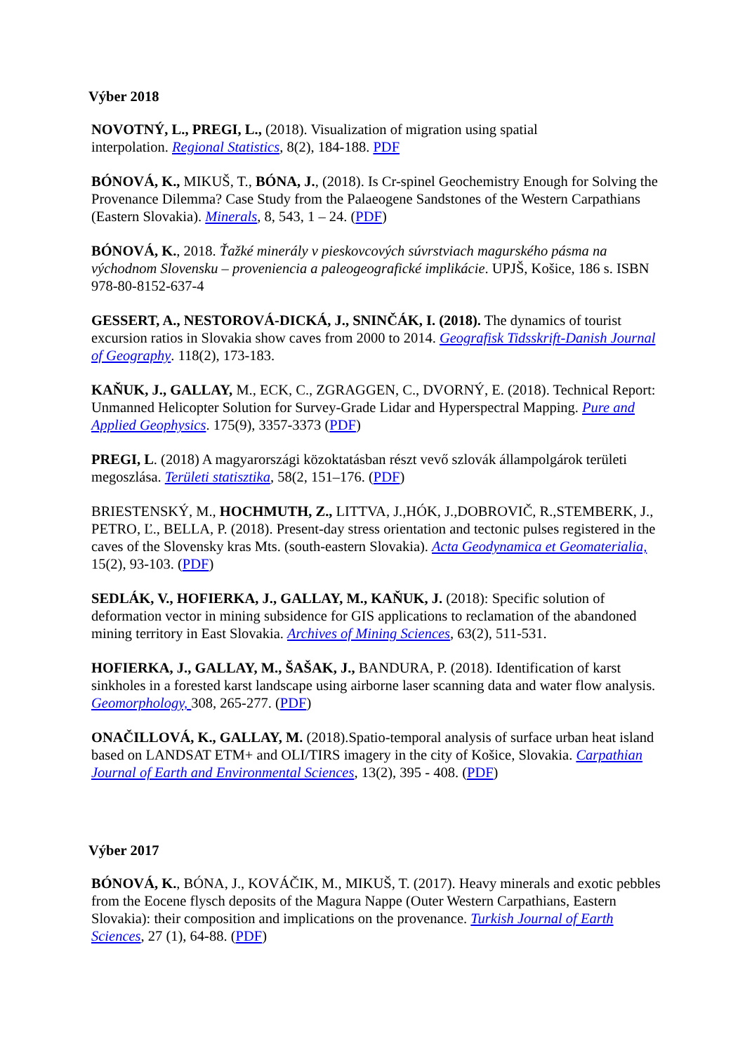Výber 2018
NOVOTNÝ, L., PREGI, L., (2018). Visualization of migration using spatial
interpolation. Regional Statistics, 8(2), 184-188. PDF
BÓNOVÁ, K., MIKUŠ, T., BÓNA, J., (2018). Is Cr-spinel Geochemistry Enough for Solving the Provenance Dilemma? Case Study from the Palaeogene Sandstones of the Western Carpathians (Eastern Slovakia). Minerals, 8, 543, 1 – 24. (PDF)
BÓNOVÁ, K., 2018. Ťažké minerály v pieskovcových súvrstviach magurského pásma na východnom Slovensku – proveniencia a paleogeografické implikácie. UPJŠ, Košice, 186 s. ISBN 978-80-8152-637-4
GESSERT, A., NESTOROVÁ-DICKÁ, J., SNINČÁK, I. (2018). The dynamics of tourist excursion ratios in Slovakia show caves from 2000 to 2014. Geografisk Tidsskrift-Danish Journal of Geography. 118(2), 173-183.
KAŇUK, J., GALLAY, M., ECK, C., ZGRAGGEN, C., DVORNÝ, E. (2018). Technical Report: Unmanned Helicopter Solution for Survey-Grade Lidar and Hyperspectral Mapping. Pure and Applied Geophysics. 175(9), 3357-3373 (PDF)
PREGI, L. (2018) A magyarországi közoktatásban részt vevő szlovák állampolgárok területi megoszlása. Területi statisztika, 58(2, 151–176. (PDF)
BRIESTENSKÝ, M., HOCHMUTH, Z., LITTVA, J.,HÓK, J.,DOBROVIČ, R.,STEMBERK, J., PETRO, Ľ., BELLA, P. (2018). Present-day stress orientation and tectonic pulses registered in the caves of the Slovensky kras Mts. (south-eastern Slovakia). Acta Geodynamica et Geomaterialia, 15(2), 93-103. (PDF)
SEDLÁK, V., HOFIERKA, J., GALLAY, M., KAŇUK, J. (2018): Specific solution of deformation vector in mining subsidence for GIS applications to reclamation of the abandoned mining territory in East Slovakia. Archives of Mining Sciences, 63(2), 511-531.
HOFIERKA, J., GALLAY, M., ŠAŠAK, J., BANDURA, P. (2018). Identification of karst sinkholes in a forested karst landscape using airborne laser scanning data and water flow analysis. Geomorphology, 308, 265-277. (PDF)
ONAČILLOVÁ, K., GALLAY, M. (2018).Spatio-temporal analysis of surface urban heat island based on LANDSAT ETM+ and OLI/TIRS imagery in the city of Košice, Slovakia. Carpathian Journal of Earth and Environmental Sciences, 13(2), 395 - 408. (PDF)
Výber 2017
BÓNOVÁ, K., BÓNA, J., KOVÁČIK, M., MIKUŠ, T. (2017). Heavy minerals and exotic pebbles from the Eocene flysch deposits of the Magura Nappe (Outer Western Carpathians, Eastern Slovakia): their composition and implications on the provenance. Turkish Journal of Earth Sciences, 27 (1), 64-88. (PDF)